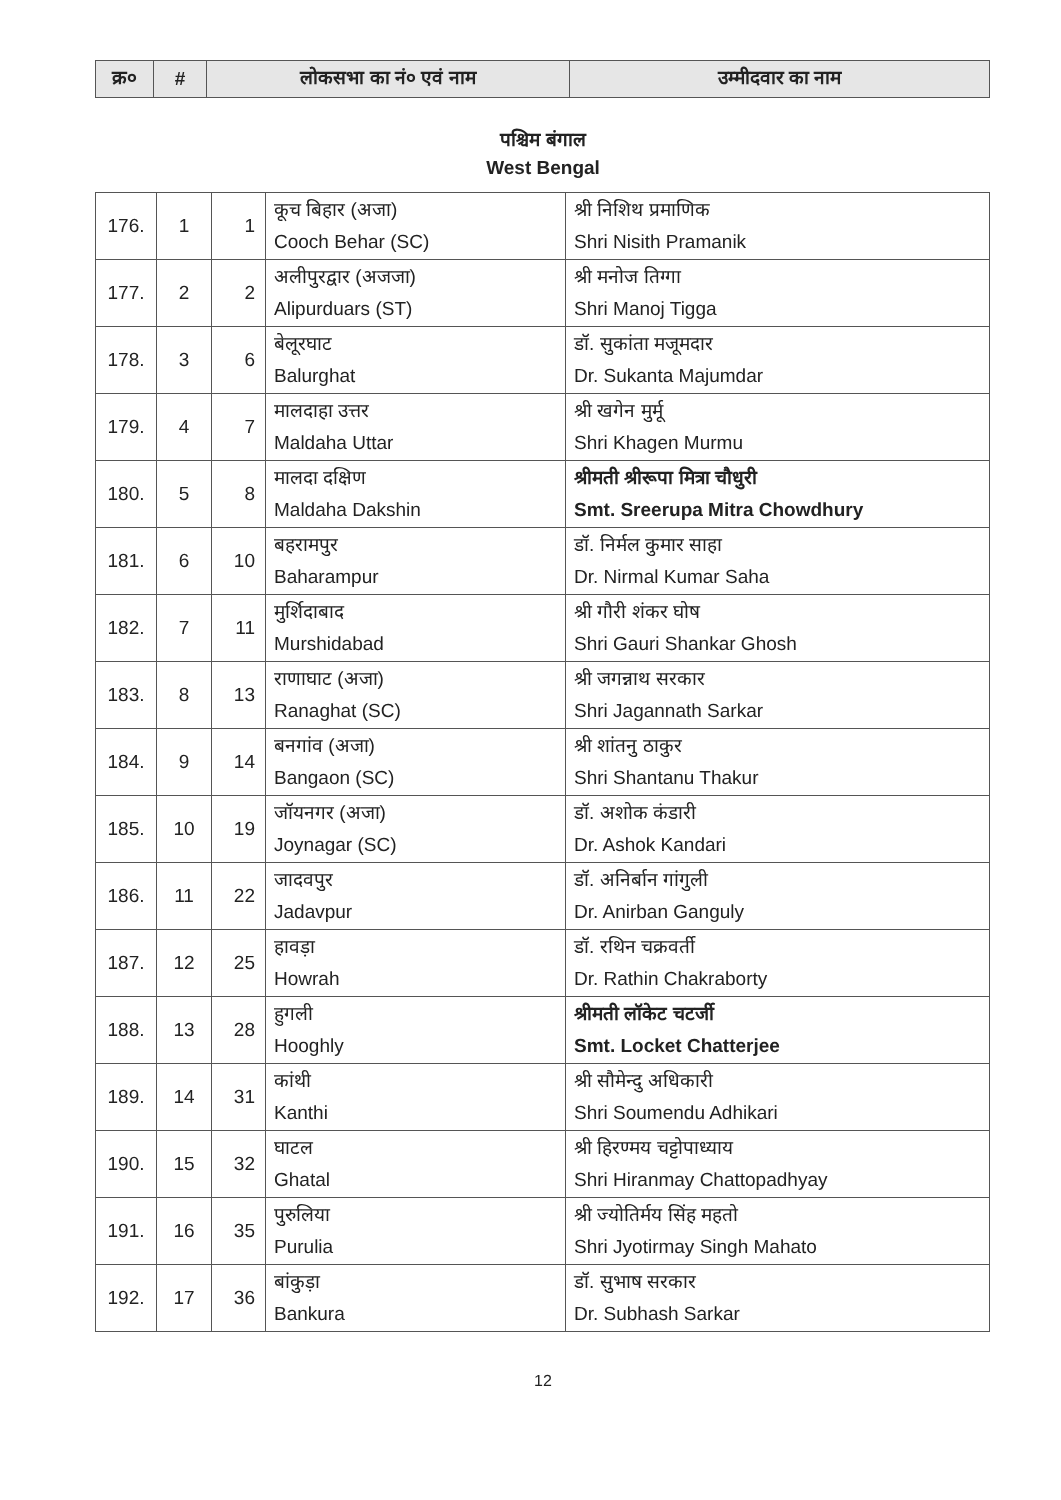| क्र० | # | लोकसभा का नं० एवं नाम | उम्मीदवार का नाम |
| --- | --- | --- | --- |
पश्चिम बंगाल
West Bengal
| 176. | 1 | 1 | कूच बिहार (अजा) Cooch Behar (SC) | श्री निशिथ प्रमाणिक Shri Nisith Pramanik |
| 177. | 2 | 2 | अलीपुरद्वार (अजजा) Alipurduars (ST) | श्री मनोज तिग्गा Shri Manoj Tigga |
| 178. | 3 | 6 | बेलूरघाट Balurghat | डॉ. सुकांता मजूमदार Dr. Sukanta Majumdar |
| 179. | 4 | 7 | मालदाहा उत्तर Maldaha Uttar | श्री खगेन मुर्मू Shri Khagen Murmu |
| 180. | 5 | 8 | मालदा दक्षिण Maldaha Dakshin | श्रीमती श्रीरूपा मित्रा चौधुरी Smt. Sreerupa Mitra Chowdhury |
| 181. | 6 | 10 | बहरामपुर Baharampur | डॉ. निर्मल कुमार साहा Dr. Nirmal Kumar Saha |
| 182. | 7 | 11 | मुर्शिदाबाद Murshidabad | श्री गौरी शंकर घोष Shri Gauri Shankar Ghosh |
| 183. | 8 | 13 | राणाघाट (अजा) Ranaghat (SC) | श्री जगन्नाथ सरकार Shri Jagannath Sarkar |
| 184. | 9 | 14 | बनगांव (अजा) Bangaon (SC) | श्री शांतनु ठाकुर Shri Shantanu Thakur |
| 185. | 10 | 19 | जॉयनगर (अजा) Joynagar (SC) | डॉ. अशोक कंडारी Dr. Ashok Kandari |
| 186. | 11 | 22 | जादवपुर Jadavpur | डॉ. अनिर्बान गांगुली Dr. Anirban Ganguly |
| 187. | 12 | 25 | हावड़ा Howrah | डॉ. रथिन चक्रवर्ती Dr. Rathin Chakraborty |
| 188. | 13 | 28 | हुगली Hooghly | श्रीमती लॉकेट चटर्जी Smt. Locket Chatterjee |
| 189. | 14 | 31 | कांथी Kanthi | श्री सौमेन्दु अधिकारी Shri Soumendu Adhikari |
| 190. | 15 | 32 | घाटल Ghatal | श्री हिरण्मय चट्टोपाध्याय Shri Hiranmay Chattopadhyay |
| 191. | 16 | 35 | पुरुलिया Purulia | श्री ज्योतिर्मय सिंह महतो Shri Jyotirmay Singh Mahato |
| 192. | 17 | 36 | बांकुड़ा Bankura | डॉ. सुभाष सरकार Dr. Subhash Sarkar |
12